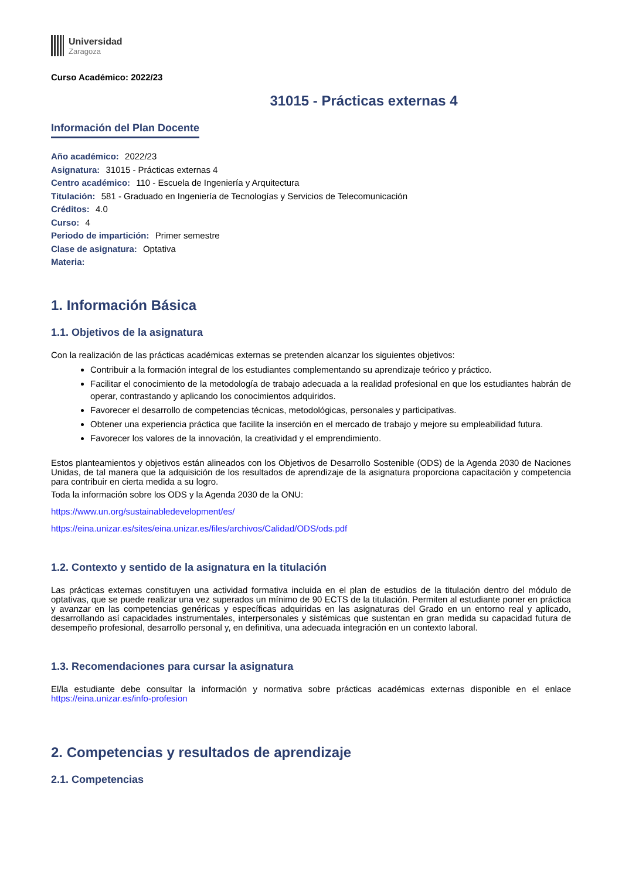Universidad
Zaragoza
Curso Académico: 2022/23
31015 - Prácticas externas 4
Información del Plan Docente
Año académico: 2022/23
Asignatura: 31015 - Prácticas externas 4
Centro académico: 110 - Escuela de Ingeniería y Arquitectura
Titulación: 581 - Graduado en Ingeniería de Tecnologías y Servicios de Telecomunicación
Créditos: 4.0
Curso: 4
Periodo de impartición: Primer semestre
Clase de asignatura: Optativa
Materia:
1. Información Básica
1.1. Objetivos de la asignatura
Con la realización de las prácticas académicas externas se pretenden alcanzar los siguientes objetivos:
Contribuir a la formación integral de los estudiantes complementando su aprendizaje teórico y práctico.
Facilitar el conocimiento de la metodología de trabajo adecuada a la realidad profesional en que los estudiantes habrán de operar, contrastando y aplicando los conocimientos adquiridos.
Favorecer el desarrollo de competencias técnicas, metodológicas, personales y participativas.
Obtener una experiencia práctica que facilite la inserción en el mercado de trabajo y mejore su empleabilidad futura.
Favorecer los valores de la innovación, la creatividad y el emprendimiento.
Estos planteamientos y objetivos están alineados con los Objetivos de Desarrollo Sostenible (ODS) de la Agenda 2030 de Naciones Unidas, de tal manera que la adquisición de los resultados de aprendizaje de la asignatura proporciona capacitación y competencia para contribuir en cierta medida a su logro.
Toda la información sobre los ODS y la Agenda 2030 de la ONU:
https://www.un.org/sustainabledevelopment/es/
https://eina.unizar.es/sites/eina.unizar.es/files/archivos/Calidad/ODS/ods.pdf
1.2. Contexto y sentido de la asignatura en la titulación
Las prácticas externas constituyen una actividad formativa incluida en el plan de estudios de la titulación dentro del módulo de optativas, que se puede realizar una vez superados un mínimo de 90 ECTS de la titulación. Permiten al estudiante poner en práctica y avanzar en las competencias genéricas y específicas adquiridas en las asignaturas del Grado en un entorno real y aplicado, desarrollando así capacidades instrumentales, interpersonales y sistémicas que sustentan en gran medida su capacidad futura de desempeño profesional, desarrollo personal y, en definitiva, una adecuada integración en un contexto laboral.
1.3. Recomendaciones para cursar la asignatura
El/la estudiante debe consultar la información y normativa sobre prácticas académicas externas disponible en el enlace https://eina.unizar.es/info-profesion
2. Competencias y resultados de aprendizaje
2.1. Competencias